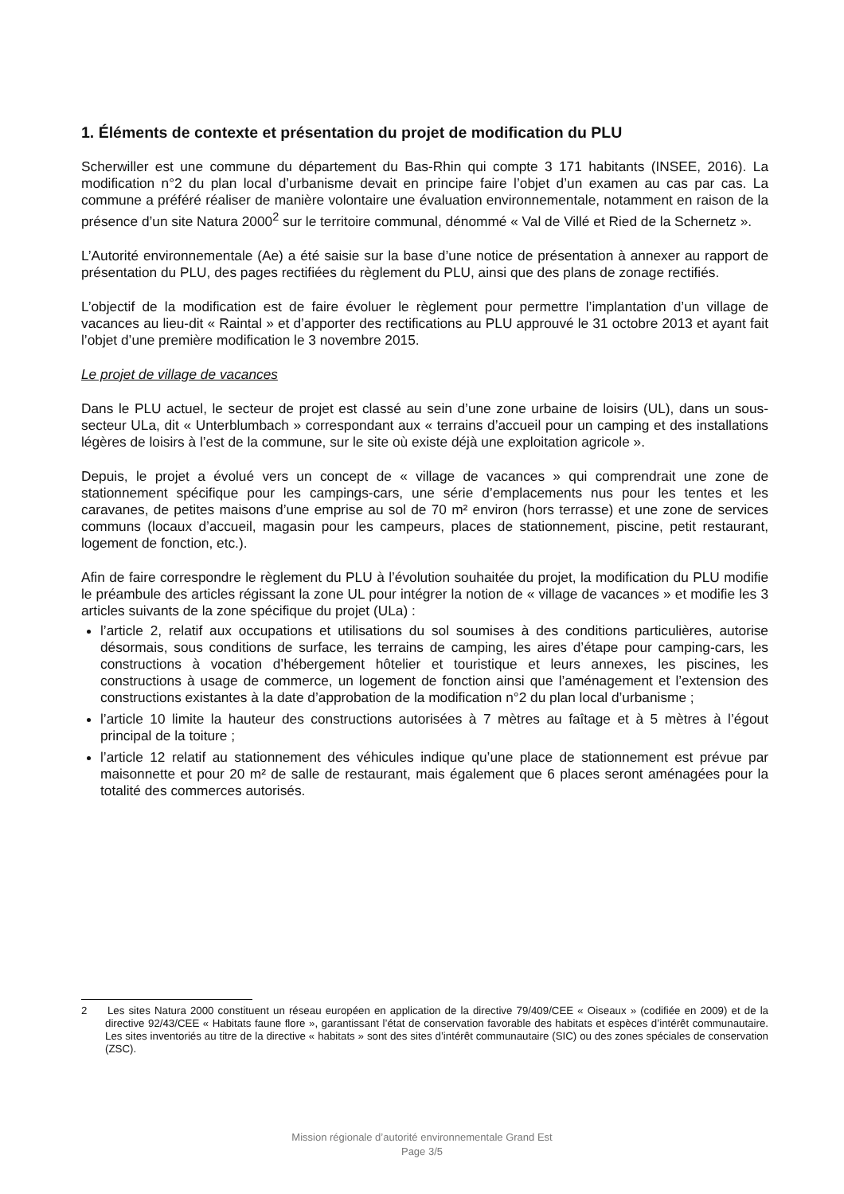1. Éléments de contexte et présentation du projet de modification du PLU
Scherwiller est une commune du département du Bas-Rhin qui compte 3 171 habitants (INSEE, 2016). La modification n°2 du plan local d’urbanisme devait en principe faire l’objet d’un examen au cas par cas. La commune a préféré réaliser de manière volontaire une évaluation environnementale, notamment en raison de la présence d’un site Natura 2000<sup>2</sup> sur le territoire communal, dénommé « Val de Villé et Ried de la Schernetz ».
L’Autorité environnementale (Ae) a été saisie sur la base d’une notice de présentation à annexer au rapport de présentation du PLU, des pages rectifiées du règlement du PLU, ainsi que des plans de zonage rectifiés.
L’objectif de la modification est de faire évoluer le règlement pour permettre l’implantation d’un village de vacances au lieu-dit « Raintal » et d’apporter des rectifications au PLU approuvé le 31 octobre 2013 et ayant fait l’objet d’une première modification le 3 novembre 2015.
Le projet de village de vacances
Dans le PLU actuel, le secteur de projet est classé au sein d’une zone urbaine de loisirs (UL), dans un sous-secteur ULa, dit « Unterblumbach » correspondant aux « terrains d’accueil pour un camping et des installations légères de loisirs à l’est de la commune, sur le site où existe déjà une exploitation agricole ».
Depuis, le projet a évolué vers un concept de « village de vacances » qui comprendrait une zone de stationnement spécifique pour les campings-cars, une série d’emplacements nus pour les tentes et les caravanes, de petites maisons d’une emprise au sol de 70 m² environ (hors terrasse) et une zone de services communs (locaux d’accueil, magasin pour les campeurs, places de stationnement, piscine, petit restaurant, logement de fonction, etc.).
Afin de faire correspondre le règlement du PLU à l’évolution souhaitée du projet, la modification du PLU modifie le préambule des articles régissant la zone UL pour intégrer la notion de « village de vacances » et modifie les 3 articles suivants de la zone spécifique du projet (ULa) :
l’article 2, relatif aux occupations et utilisations du sol soumises à des conditions particulières, autorise désormais, sous conditions de surface, les terrains de camping, les aires d’étape pour camping-cars, les constructions à vocation d’hébergement hôtelier et touristique et leurs annexes, les piscines, les constructions à usage de commerce, un logement de fonction ainsi que l’aménagement et l’extension des constructions existantes à la date d’approbation de la modification n°2 du plan local d’urbanisme ;
l’article 10 limite la hauteur des constructions autorisées à 7 mètres au faîtage et à 5 mètres à l’égout principal de la toiture ;
l’article 12 relatif au stationnement des véhicules indique qu’une place de stationnement est prévue par maisonnette et pour 20 m² de salle de restaurant, mais également que 6 places seront aménagées pour la totalité des commerces autorisés.
2 Les sites Natura 2000 constituent un réseau européen en application de la directive 79/409/CEE « Oiseaux » (codifiée en 2009) et de la directive 92/43/CEE « Habitats faune flore », garantissant l’état de conservation favorable des habitats et espèces d’intérêt communautaire. Les sites inventoriés au titre de la directive « habitats » sont des sites d’intérêt communautaire (SIC) ou des zones spéciales de conservation (ZSC).
Mission régionale d’autorité environnementale Grand Est
Page 3/5